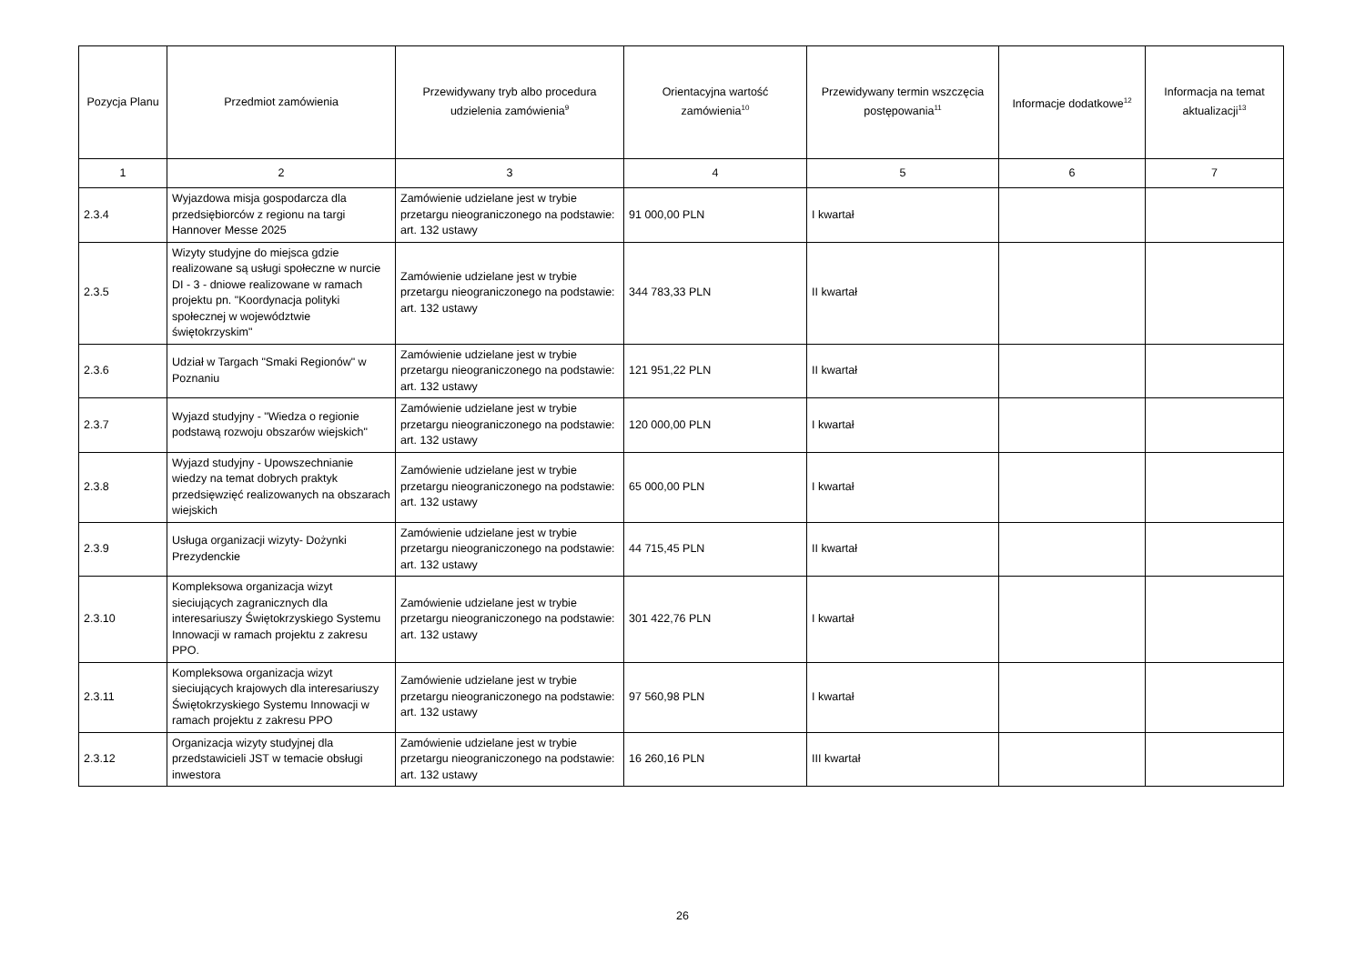| Pozycja Planu | Przedmiot zamówienia | Przewidywany tryb albo procedura udzielenia zamówienia<sup>9</sup> | Orientacyjna wartość zamówienia<sup>10</sup> | Przewidywany termin wszczęcia postępowania<sup>11</sup> | Informacje dodatkowe<sup>12</sup> | Informacja na temat aktualizacji<sup>13</sup> |
| --- | --- | --- | --- | --- | --- | --- |
| 1 | 2 | 3 | 4 | 5 | 6 | 7 |
| 2.3.4 | Wyjazdowa misja gospodarcza dla przedsiębiorców z regionu na targi Hannover Messe 2025 | Zamówienie udzielane jest w trybie przetargu nieograniczonego na podstawie: art. 132 ustawy | 91 000,00 PLN | I kwartał | | |
| 2.3.5 | Wizyty studyjne do miejsca gdzie realizowane są usługi społeczne w nurcie DI - 3 - dniowe realizowane w ramach projektu pn. "Koordynacja polityki społecznej w województwie świętokrzyskim" | Zamówienie udzielane jest w trybie przetargu nieograniczonego na podstawie: art. 132 ustawy | 344 783,33 PLN | II kwartał | | |
| 2.3.6 | Udział w Targach "Smaki Regionów" w Poznaniu | Zamówienie udzielane jest w trybie przetargu nieograniczonego na podstawie: art. 132 ustawy | 121 951,22 PLN | II kwartał | | |
| 2.3.7 | Wyjazd studyjny - "Wiedza o regionie podstawą rozwoju obszarów wiejskich" | Zamówienie udzielane jest w trybie przetargu nieograniczonego na podstawie: art. 132 ustawy | 120 000,00 PLN | I kwartał | | |
| 2.3.8 | Wyjazd studyjny - Upowszechnianie wiedzy na temat dobrych praktyk przedsięwzięć realizowanych na obszarach wiejskich | Zamówienie udzielane jest w trybie przetargu nieograniczonego na podstawie: art. 132 ustawy | 65 000,00 PLN | I kwartał | | |
| 2.3.9 | Usługa organizacji wizyty- Dożynki Prezydenckie | Zamówienie udzielane jest w trybie przetargu nieograniczonego na podstawie: art. 132 ustawy | 44 715,45 PLN | II kwartał | | |
| 2.3.10 | Kompleksowa organizacja wizyt sieciujących zagranicznych dla interesariuszy Świętokrzyskiego Systemu Innowacji w ramach projektu z zakresu PPO. | Zamówienie udzielane jest w trybie przetargu nieograniczonego na podstawie: art. 132 ustawy | 301 422,76 PLN | I kwartał | | |
| 2.3.11 | Kompleksowa organizacja wizyt sieciujących krajowych dla interesariuszy Świętokrzyskiego Systemu Innowacji w ramach projektu z zakresu PPO | Zamówienie udzielane jest w trybie przetargu nieograniczonego na podstawie: art. 132 ustawy | 97 560,98 PLN | I kwartał | | |
| 2.3.12 | Organizacja wizyty studyjnej dla przedstawicieli JST w temacie obsługi inwestora | Zamówienie udzielane jest w trybie przetargu nieograniczonego na podstawie: art. 132 ustawy | 16 260,16 PLN | III kwartał | | |
26